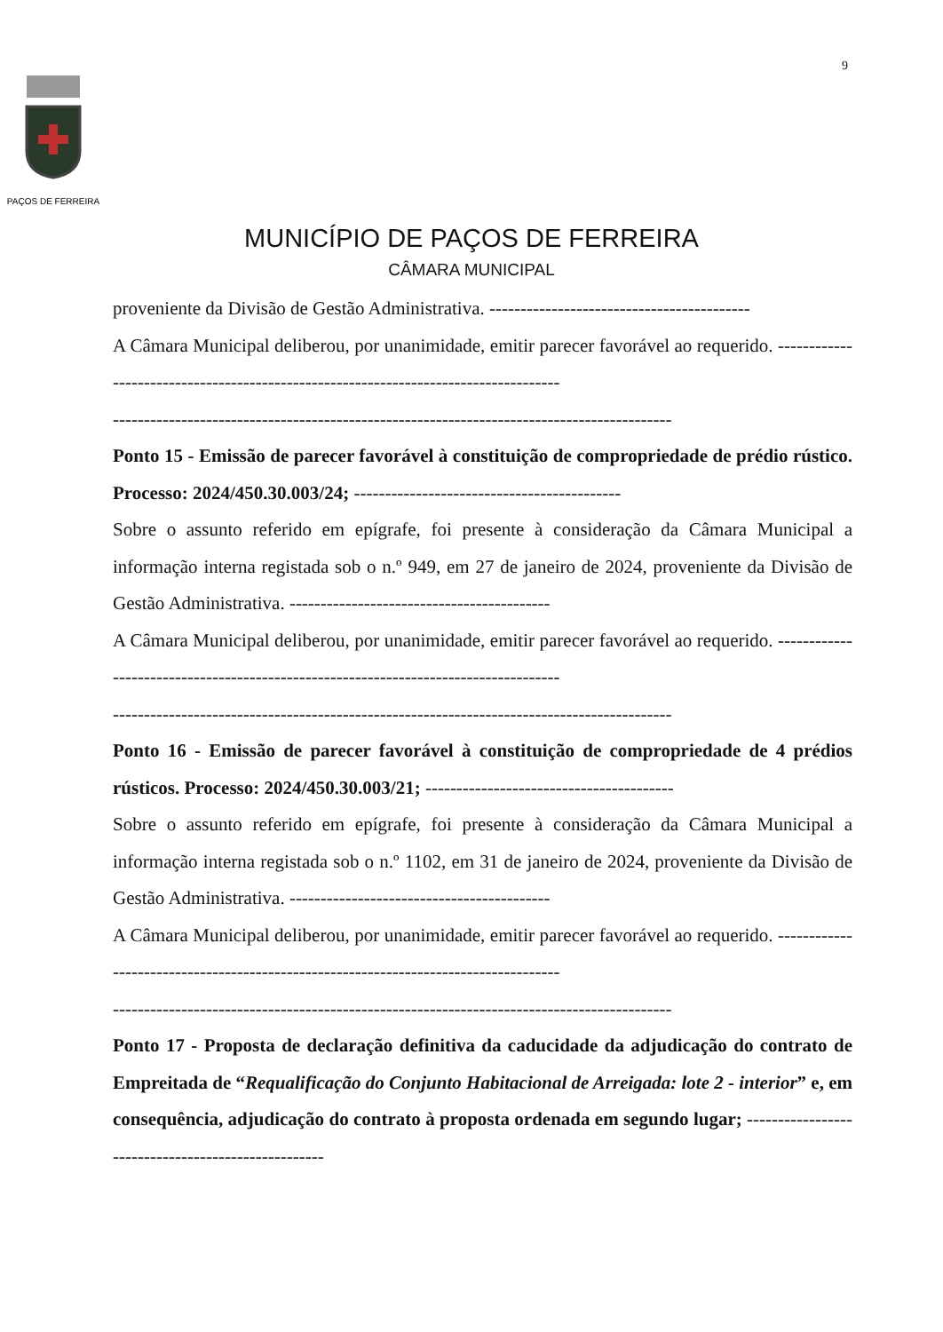9
PAÇOS DE FERREIRA
MUNICÍPIO DE PAÇOS DE FERREIRA
CÂMARA MUNICIPAL
proveniente da Divisão de Gestão Administrativa. ------------------------------------------
A Câmara Municipal deliberou, por unanimidade, emitir parecer favorável ao requerido. ------------------------------------------------------------------------------------
------------------------------------------------------------------------------------------
Ponto 15 - Emissão de parecer favorável à constituição de compropriedade de prédio rústico. Processo: 2024/450.30.003/24; -------------------------------------------
Sobre o assunto referido em epígrafe, foi presente à consideração da Câmara Municipal a informação interna registada sob o n.º 949, em 27 de janeiro de 2024, proveniente da Divisão de Gestão Administrativa. ------------------------------------------
A Câmara Municipal deliberou, por unanimidade, emitir parecer favorável ao requerido. ------------------------------------------------------------------------------------
------------------------------------------------------------------------------------------
Ponto 16 - Emissão de parecer favorável à constituição de compropriedade de 4 prédios rústicos. Processo: 2024/450.30.003/21; ----------------------------------------
Sobre o assunto referido em epígrafe, foi presente à consideração da Câmara Municipal a informação interna registada sob o n.º 1102, em 31 de janeiro de 2024, proveniente da Divisão de Gestão Administrativa. ------------------------------------------
A Câmara Municipal deliberou, por unanimidade, emitir parecer favorável ao requerido. ------------------------------------------------------------------------------------
------------------------------------------------------------------------------------------
Ponto 17 - Proposta de declaração definitiva da caducidade da adjudicação do contrato de Empreitada de “Requalificação do Conjunto Habitacional de Arreigada: lote 2 - interior” e, em consequência, adjudicação do contrato à proposta ordenada em segundo lugar; ---------------------------------------------------